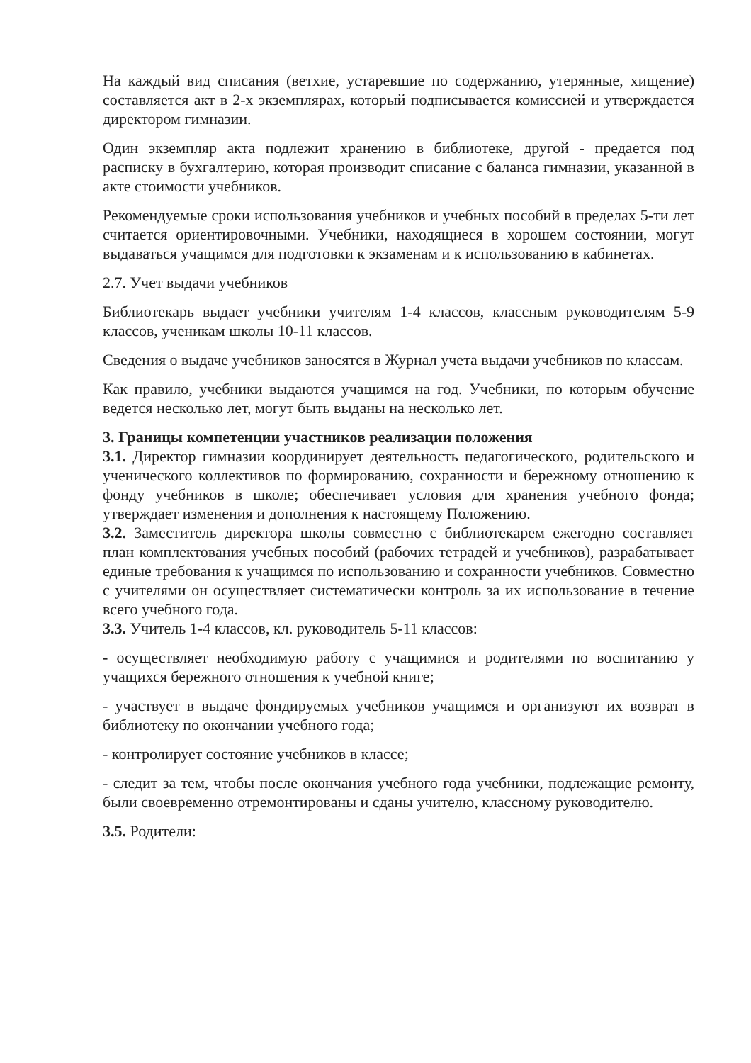На каждый вид списания (ветхие, устаревшие по содержанию, утерянные, хищение) составляется акт в 2-х экземплярах, который подписывается комиссией и утверждается директором гимназии.
Один экземпляр акта подлежит хранению в библиотеке, другой - предается под расписку в бухгалтерию, которая производит списание с баланса гимназии, указанной в акте стоимости учебников.
Рекомендуемые сроки использования учебников и учебных пособий в пределах 5-ти лет считается ориентировочными. Учебники, находящиеся в хорошем состоянии, могут выдаваться учащимся для подготовки к экзаменам и к использованию в кабинетах.
2.7. Учет выдачи учебников
Библиотекарь выдает учебники учителям 1-4 классов, классным руководителям 5-9 классов, ученикам школы 10-11 классов.
Сведения о выдаче учебников заносятся в Журнал учета выдачи учебников по классам.
Как правило, учебники выдаются учащимся на год. Учебники, по которым обучение ведется несколько лет, могут быть выданы на несколько лет.
3. Границы компетенции участников реализации положения
3.1. Директор гимназии координирует деятельность педагогического, родительского и ученического коллективов по формированию, сохранности и бережному отношению к фонду учебников в школе; обеспечивает условия для хранения учебного фонда; утверждает изменения и дополнения к настоящему Положению.
3.2. Заместитель директора школы совместно с библиотекарем ежегодно составляет план комплектования учебных пособий (рабочих тетрадей и учебников), разрабатывает единые требования к учащимся по использованию и сохранности учебников. Совместно с учителями он осуществляет систематически контроль за их использование в течение всего учебного года.
3.3. Учитель 1-4 классов, кл. руководитель 5-11 классов:
- осуществляет необходимую работу с учащимися и родителями по воспитанию у учащихся бережного отношения к учебной книге;
- участвует в выдаче фондируемых учебников учащимся и организуют их возврат в библиотеку по окончании учебного года;
- контролирует состояние учебников в классе;
- следит за тем, чтобы после окончания учебного года учебники, подлежащие ремонту, были своевременно отремонтированы и сданы учителю, классному руководителю.
3.5. Родители: